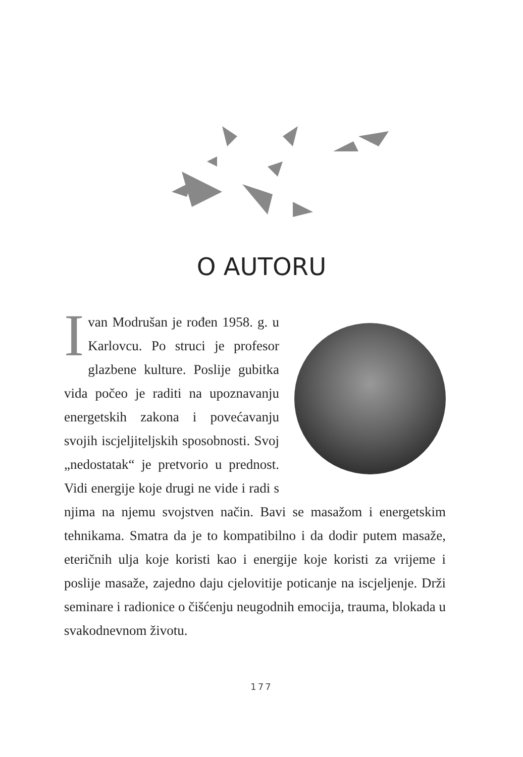O AUTORU
Ivan Modrušan je rođen 1958. g. u Karlovcu. Po struci je profesor glazbene kulture. Poslije gubitka vida počeo je raditi na upoznavanju energetskih zakona i povećavanju svojih iscjeljiteljskih sposobnosti. Svoj „nedostatak“ je pretvorio u prednost. Vidi energije koje drugi ne vide i radi s njima na njemu svojstven način. Bavi se masažom i energetskim tehnikama. Smatra da je to kompatibilno i da dodir putem masaže, eteričnih ulja koje koristi kao i energije koje koristi za vrijeme i poslije masaže, zajedno daju cjelovitije poticanje na iscjeljenje. Drži seminare i radionice o čišćenju neugodnih emocija, trauma, blokada u svakodnevnom životu.
177